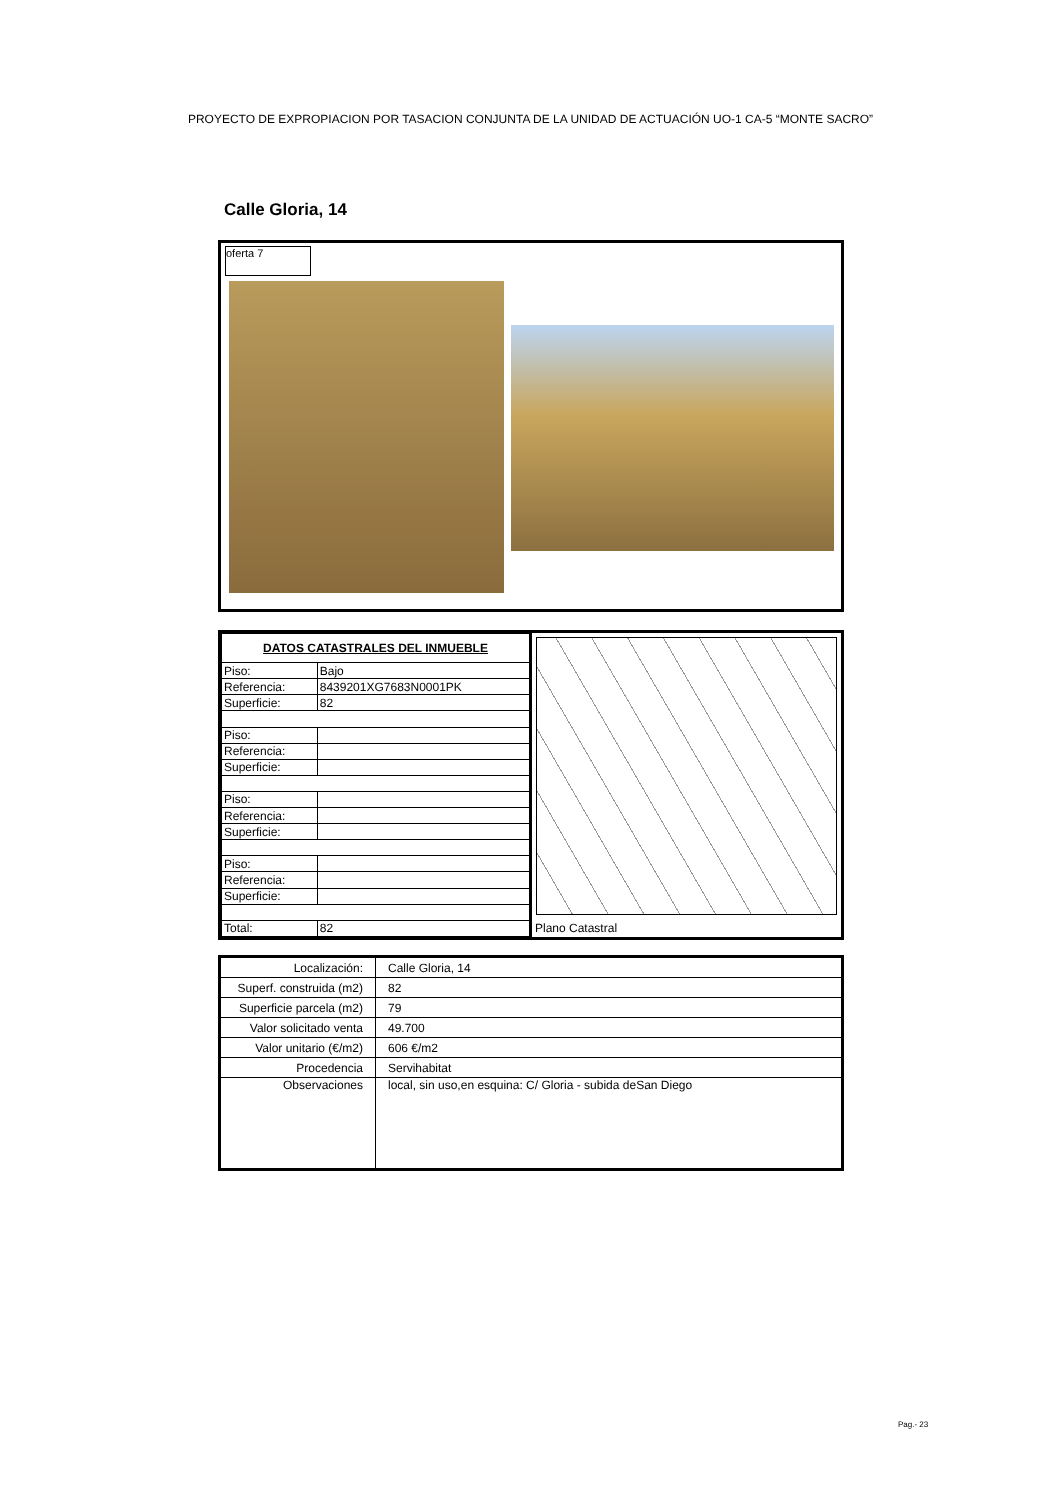PROYECTO DE EXPROPIACION POR TASACION CONJUNTA DE LA UNIDAD DE ACTUACIÓN UO-1 CA-5 “MONTE SACRO”
Calle Gloria, 14
oferta 7
| DATOS CATASTRALES DEL INMUEBLE | |
| Piso: | Bajo |
| Referencia: | 8439201XG7683N0001PK |
| Superficie: | 82 |
| Piso: | |
| Referencia: | |
| Superficie: | |
| Piso: | |
| Referencia: | |
| Superficie: | |
| Piso: | |
| Referencia: | |
| Superficie: | |
| Total: | 82 |
Plano Catastral
| Localización: | Calle Gloria, 14 |
| Superf. construida (m2) | 82 |
| Superficie parcela (m2) | 79 |
| Valor solicitado venta | 49.700 |
| Valor unitario (€/m2) | 606 €/m2 |
| Procedencia | Servihabitat |
| Observaciones | local, sin uso,en esquina: C/ Gloria - subida deSan Diego |
Pag.- 23